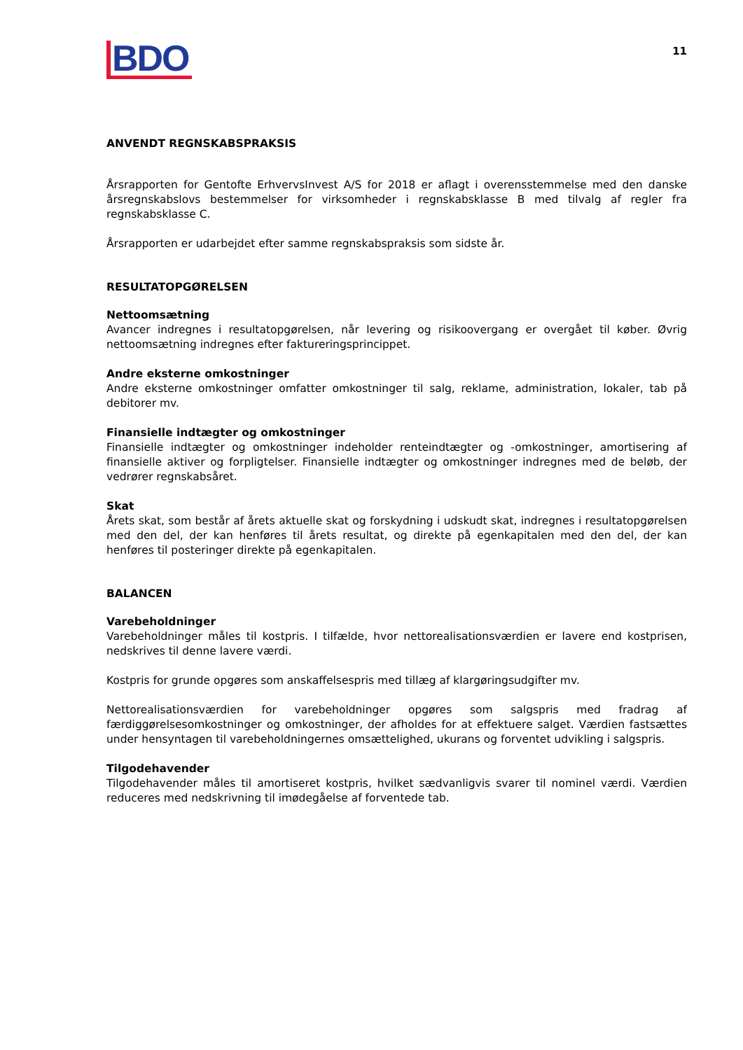BDO
11
ANVENDT REGNSKABSPRAKSIS
Årsrapporten for Gentofte ErhvervsInvest A/S for 2018 er aflagt i overensstemmelse med den danske årsregnskabslovs bestemmelser for virksomheder i regnskabsklasse B med tilvalg af regler fra regnskabsklasse C.
Årsrapporten er udarbejdet efter samme regnskabspraksis som sidste år.
RESULTATOPGØRELSEN
Nettoomsætning
Avancer indregnes i resultatopgørelsen, når levering og risikoovergang er overgået til køber. Øvrig nettoomsætning indregnes efter faktureringsprincippet.
Andre eksterne omkostninger
Andre eksterne omkostninger omfatter omkostninger til salg, reklame, administration, lokaler, tab på debitorer mv.
Finansielle indtægter og omkostninger
Finansielle indtægter og omkostninger indeholder renteindtægter og -omkostninger, amortisering af finansielle aktiver og forpligtelser. Finansielle indtægter og omkostninger indregnes med de beløb, der vedrører regnskabsåret.
Skat
Årets skat, som består af årets aktuelle skat og forskydning i udskudt skat, indregnes i resultatopgørelsen med den del, der kan henføres til årets resultat, og direkte på egenkapitalen med den del, der kan henføres til posteringer direkte på egenkapitalen.
BALANCEN
Varebeholdninger
Varebeholdninger måles til kostpris. I tilfælde, hvor nettorealisationsværdien er lavere end kostprisen, nedskrives til denne lavere værdi.
Kostpris for grunde opgøres som anskaffelsespris med tillæg af klargøringsudgifter mv.
Nettorealisationsværdien for varebeholdninger opgøres som salgspris med fradrag af færdiggørelsesomkostninger og omkostninger, der afholdes for at effektuere salget. Værdien fastsættes under hensyntagen til varebeholdningernes omsættelighed, ukurans og forventet udvikling i salgspris.
Tilgodehavender
Tilgodehavender måles til amortiseret kostpris, hvilket sædvanligvis svarer til nominel værdi. Værdien reduceres med nedskrivning til imødegåelse af forventede tab.